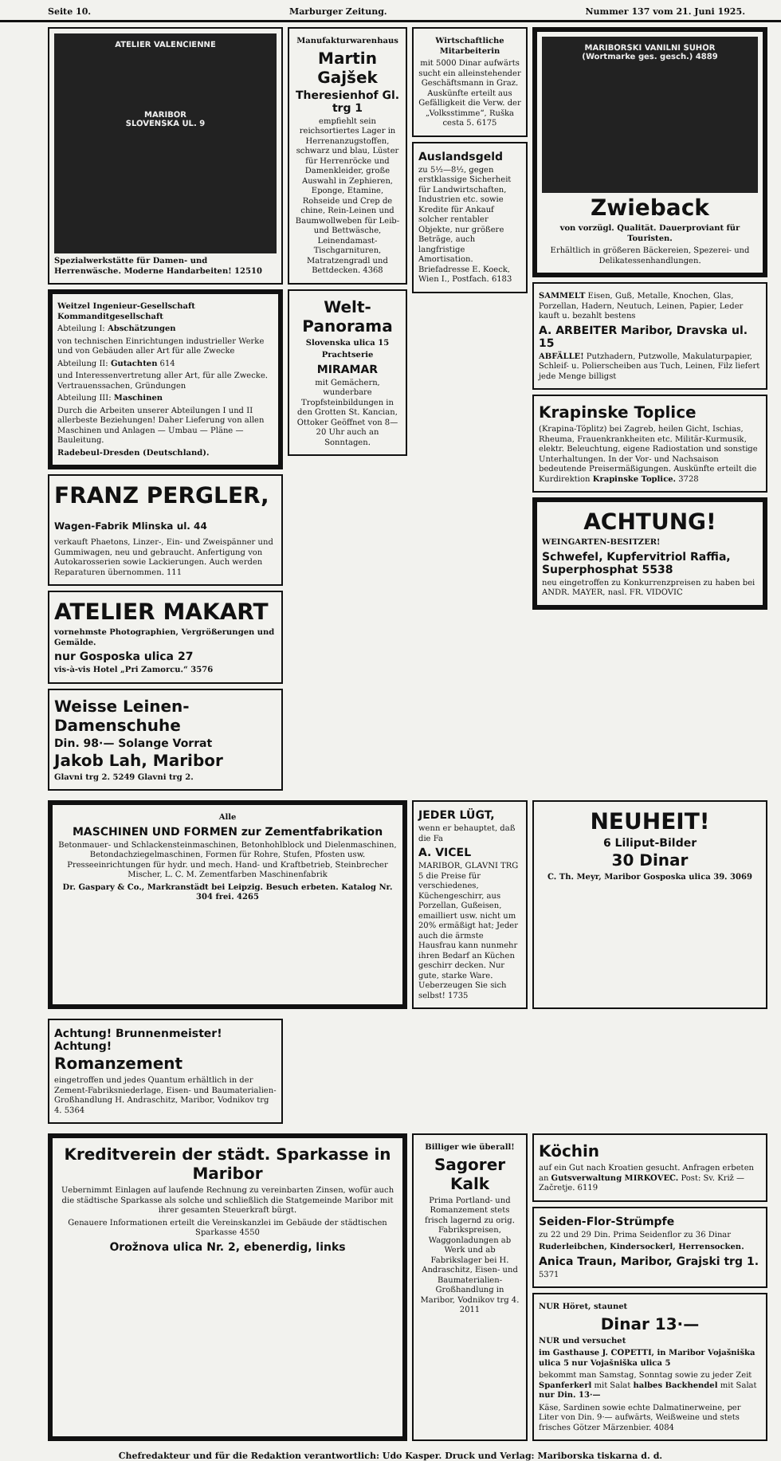Seite 10. Marburger Zeitung. Nummer 137 vom 21. Juni 1925.
ATELIER VALENCIENNE
MARIBOR
SLOVENSKA UL. 9
Spezialwerkstätte für Damen- und Herrenwäsche. Moderne Handarbeiten! 12510
Weitzel Ingenieur-Gesellschaft Kommanditgesellschaft
Abteilung I: Abschätzungen
von technischen Einrichtungen industrieller Werke und von Gebäuden aller Art für alle Zwecke
Abteilung II: Gutachten 614
und Interessenvertretung aller Art, für alle Zwecke. Vertrauenssachen, Gründungen
Abteilung III: Maschinen
Durch die Arbeiten unserer Abteilungen I und II allerbeste Beziehungen! Daher Lieferung von allen Maschinen und Anlagen — Umbau — Pläne — Bauleitung.
Radebeul-Dresden (Deutschland).
FRANZ PERGLER, Wagen-Fabrik Mlinska ul. 44
verkauft Phaetons, Linzer-, Ein- und Zweispänner und Gummiwagen, neu und gebraucht. Anfertigung von Autokarosserien sowie Lackierungen. Auch werden Reparaturen übernommen. 111
ATELIER MAKART
vornehmste Photographien, Vergrößerungen und Gemälde.
nur Gosposka ulica 27
vis-à-vis Hotel „Pri Zamorcu.“ 3576
Weisse Leinen-Damenschuhe
Din. 98·— Solange Vorrat
Jakob Lah, Maribor
Glavni trg 2. 5249 Glavni trg 2.
Manufakturwarenhaus
Martin Gajšek
Theresienhof Gl. trg 1
empfiehlt sein reichsortiertes Lager in Herrenanzugstoffen, schwarz und blau, Lüster für Herrenröcke und Damenkleider, große Auswahl in Zephieren, Eponge, Etamine, Rohseide und Crep de chine, Rein-Leinen und Baumwollweben für Leib- und Bettwäsche, Leinendamast-Tischgarnituren, Matratzengradl und Bettdecken. 4368
Welt-Panorama
Slovenska ulica 15
Prachtserie
MIRAMAR
mit Gemächern, wunderbare Tropfsteinbildungen in den Grotten St. Kancian, Ottoker Geöffnet von 8—20 Uhr auch an Sonntagen.
Wirtschaftliche Mitarbeiterin
mit 5000 Dinar aufwärts sucht ein alleinstehender Geschäftsmann in Graz. Auskünfte erteilt aus Gefälligkeit die Verw. der „Volksstimme“, Ruška cesta 5. 6175
Auslandsgeld
zu 5½—8½, gegen erstklassige Sicherheit für Landwirtschaften, Industrien etc. sowie Kredite für Ankauf solcher rentabler Objekte, nur größere Beträge, auch langfristige Amortisation. Briefadresse E. Koeck, Wien I., Postfach. 6183
MARIBORSKI VANILNI SUHOR
(Wortmarke ges. gesch.) 4889
Zwieback
von vorzügl. Qualität. Dauerproviant für Touristen.
Erhältlich in größeren Bäckereien, Spezerei- und Delikatessenhandlungen.
SAMMELT Eisen, Guß, Metalle, Knochen, Glas, Porzellan, Hadern, Neutuch, Leinen, Papier, Leder kauft u. bezahlt bestens
A. ARBEITER Maribor, Dravska ul. 15
ABFÄLLE! Putzhadern, Putzwolle, Makulaturpapier, Schleif- u. Polierscheiben aus Tuch, Leinen, Filz liefert jede Menge billigst
Krapinske Toplice
(Krapina-Töplitz) bei Zagreb, heilen Gicht, Ischias, Rheuma, Frauenkrankheiten etc. Militär-Kurmusik, elektr. Beleuchtung, eigene Radiostation und sonstige Unterhaltungen. In der Vor- und Nachsaison bedeutende Preisermäßigungen. Auskünfte erteilt die Kurdirektion Krapinske Toplice. 3728
ACHTUNG!
WEINGARTEN-BESITZER!
Schwefel, Kupfervitriol Raffia, Superphosphat 5538
neu eingetroffen zu Konkurrenzpreisen zu haben bei ANDR. MAYER, nasl. FR. VIDOVIC
Alle
MASCHINEN UND FORMEN zur Zementfabrikation
Betonmauer- und Schlackensteinmaschinen, Betonhohlblock und Dielenmaschinen, Betondachziegelmaschinen, Formen für Rohre, Stufen, Pfosten usw. Presseeinrichtungen für hydr. und mech. Hand- und Kraftbetrieb, Steinbrecher Mischer, L. C. M. Zementfarben Maschinenfabrik
Dr. Gaspary & Co., Markranstädt bei Leipzig. Besuch erbeten. Katalog Nr. 304 frei. 4265
JEDER LÜGT,
wenn er behauptet, daß die Fa
A. VICEL
MARIBOR, GLAVNI TRG 5 die Preise für verschiedenes, Küchengeschirr, aus Porzellan, Gußeisen, emailliert usw. nicht um 20% ermäßigt hat; Jeder auch die ärmste Hausfrau kann nunmehr ihren Bedarf an Küchen geschirr decken. Nur gute, starke Ware. Ueberzeugen Sie sich selbst! 1735
NEUHEIT!
6 Liliput-Bilder
30 Dinar
C. Th. Meyr, Maribor Gosposka ulica 39. 3069
Achtung! Brunnenmeister! Achtung!
Romanzement
eingetroffen und jedes Quantum erhältlich in der Zement-Fabriksniederlage, Eisen- und Baumaterialien-Großhandlung H. Andraschitz, Maribor, Vodnikov trg 4. 5364
Kreditverein der städt. Sparkasse in Maribor
Uebernimmt Einlagen auf laufende Rechnung zu vereinbarten Zinsen, wofür auch die städtische Sparkasse als solche und schließlich die Statgemeinde Maribor mit ihrer gesamten Steuerkraft bürgt.
Genauere Informationen erteilt die Vereinskanzlei im Gebäude der städtischen Sparkasse 4550
Orožnova ulica Nr. 2, ebenerdig, links
Billiger wie überall!
Sagorer Kalk
Prima Portland- und Romanzement stets frisch lagernd zu orig. Fabrikspreisen, Waggonladungen ab Werk und ab Fabrikslager bei H. Andraschitz, Eisen- und Baumaterialien-Großhandlung in Maribor, Vodnikov trg 4. 2011
Köchin
auf ein Gut nach Kroatien gesucht. Anfragen erbeten an Gutsverwaltung MIRKOVEC. Post: Sv. Križ — Začretje. 6119
Seiden-Flor-Strümpfe
zu 22 und 29 Din. Prima Seidenflor zu 36 Dinar
Ruderleibchen, Kindersockerl, Herrensocken.
Anica Traun, Maribor, Grajski trg 1.
5371
NUR Höret, staunet
Dinar 13·—
NUR und versuchet
im Gasthause J. COPETTI, in Maribor Vojašniška ulica 5 nur Vojašniška ulica 5
bekommt man Samstag, Sonntag sowie zu jeder Zeit Spanferkerl mit Salat halbes Backhendel mit Salat nur Din. 13·—
Käse, Sardinen sowie echte Dalmatinerweine, per Liter von Din. 9·— aufwärts, Weißweine und stets frisches Götzer Märzenbier. 4084
Chefredakteur und für die Redaktion verantwortlich: Udo Kasper. Druck und Verlag: Mariborska tiskarna d. d.